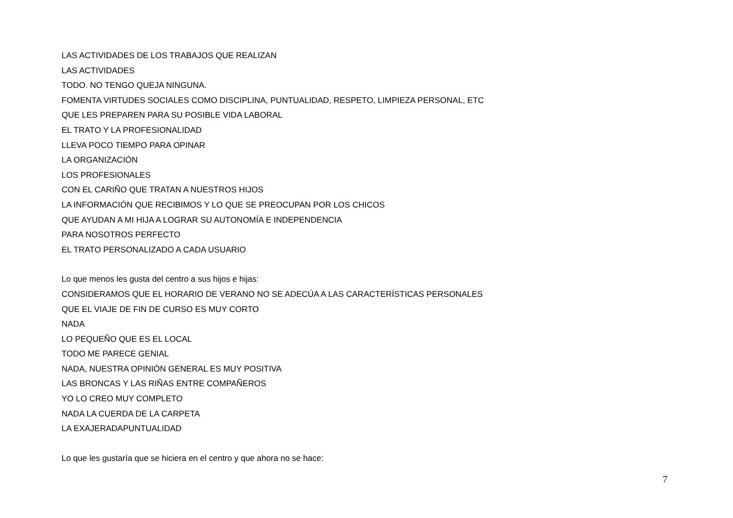LAS ACTIVIDADES DE LOS TRABAJOS QUE REALIZAN
LAS ACTIVIDADES
TODO. NO TENGO QUEJA NINGUNA.
FOMENTA VIRTUDES SOCIALES COMO DISCIPLINA, PUNTUALIDAD, RESPETO, LIMPIEZA PERSONAL, ETC
QUE LES PREPAREN PARA SU POSIBLE VIDA LABORAL
EL TRATO Y LA PROFESIONALIDAD
LLEVA POCO TIEMPO PARA OPINAR
LA ORGANIZACIÓN
LOS PROFESIONALES
CON EL CARIÑO QUE TRATAN A NUESTROS HIJOS
LA INFORMACIÓN QUE RECIBIMOS Y LO QUE SE PREOCUPAN POR LOS CHICOS
QUE AYUDAN A MI HIJA A LOGRAR SU AUTONOMÍA E INDEPENDENCIA
PARA NOSOTROS PERFECTO
EL TRATO PERSONALIZADO A CADA USUARIO
Lo que menos les gusta del centro a sus hijos e hijas:
CONSIDERAMOS QUE EL HORARIO DE VERANO NO SE ADECÚA A LAS CARACTERÍSTICAS PERSONALES
QUE EL VIAJE DE FIN DE CURSO ES MUY CORTO
NADA
LO PEQUEÑO QUE ES EL LOCAL
TODO ME PARECE GENIAL
NADA, NUESTRA OPINIÓN GENERAL ES MUY POSITIVA
LAS BRONCAS Y LAS RIÑAS ENTRE COMPAÑEROS
YO LO CREO MUY COMPLETO
NADA LA CUERDA DE LA CARPETA
LA EXAJERADAPUNTUALIDAD
Lo que les gustaría que se hiciera en el centro y que ahora no se hace:
7